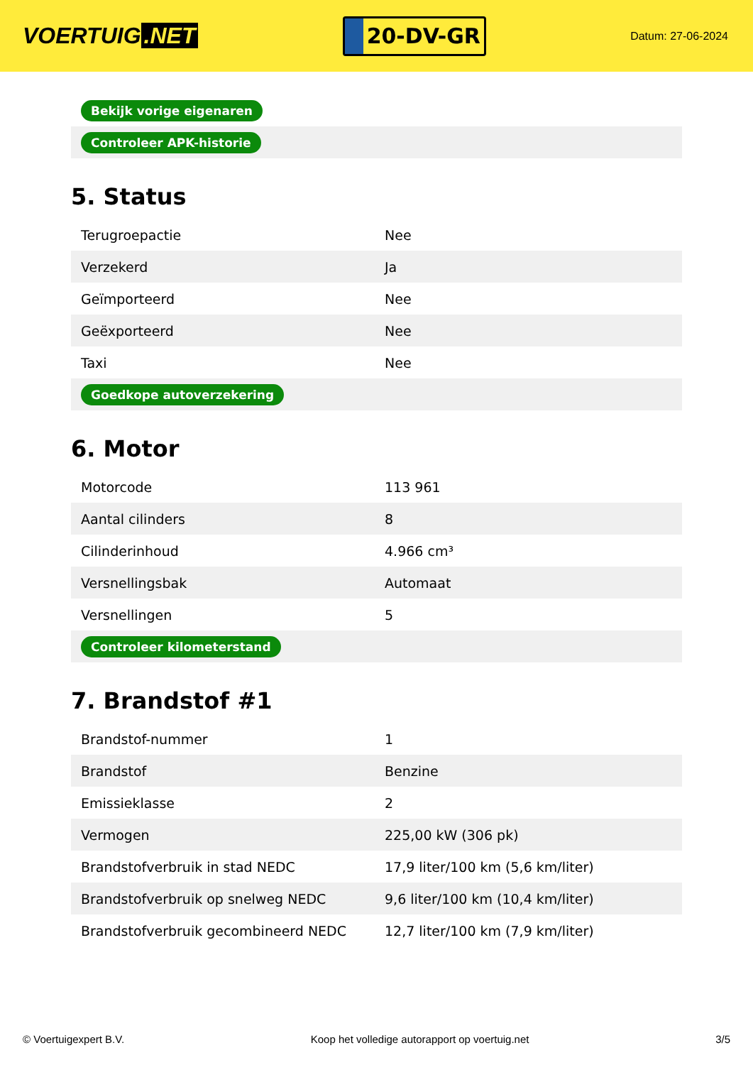VOERTUIG.NET
20-DV-GR
Datum: 27-06-2024
| Bekijk vorige eigenaren |
| Controleer APK-historie |
5. Status
| Terugroepactie | Nee |
| Verzekerd | Ja |
| Geïmporteerd | Nee |
| Geëxporteerd | Nee |
| Taxi | Nee |
| Goedkope autoverzekering | |
6. Motor
| Motorcode | 113 961 |
| Aantal cilinders | 8 |
| Cilinderinhoud | 4.966 cm³ |
| Versnellingsbak | Automaat |
| Versnellingen | 5 |
| Controleer kilometerstand | |
7. Brandstof #1
| Brandstof-nummer | 1 |
| Brandstof | Benzine |
| Emissieklasse | 2 |
| Vermogen | 225,00 kW (306 pk) |
| Brandstofverbruik in stad NEDC | 17,9 liter/100 km (5,6 km/liter) |
| Brandstofverbruik op snelweg NEDC | 9,6 liter/100 km (10,4 km/liter) |
| Brandstofverbruik gecombineerd NEDC | 12,7 liter/100 km (7,9 km/liter) |
© Voertuigexpert B.V. Koop het volledige autorapport op voertuig.net 3/5